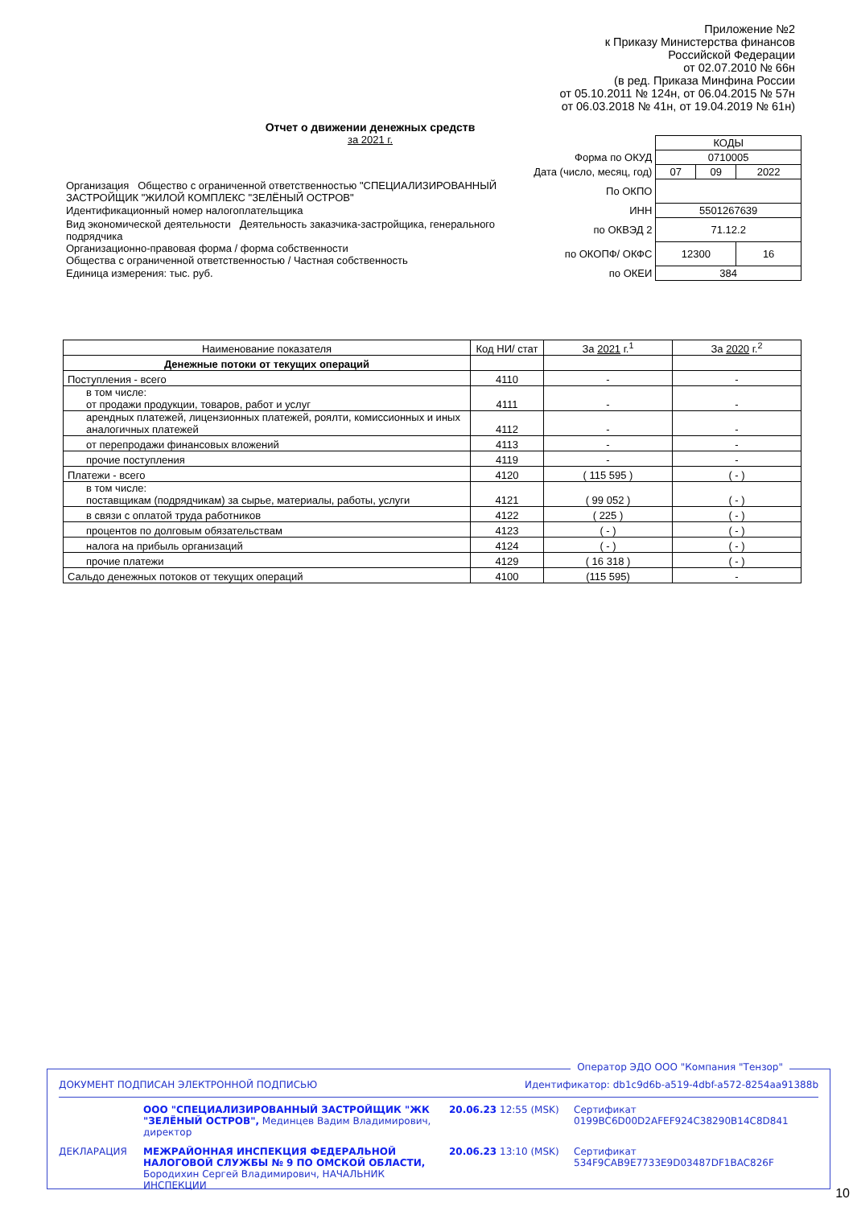Приложение №2
к Приказу Министерства финансов
Российской Федерации
от 02.07.2010 № 66н
(в ред. Приказа Минфина России
от 05.10.2011 № 124н, от 06.04.2015 № 57н
от 06.03.2018 № 41н, от 19.04.2019 № 61н)
Отчет о движении денежных средств
за 2021 г.
| | | КОДЫ | | |
| Форма по ОКУД | | 0710005 | | |
| Дата (число, месяц, год) | | 07 | 09 | 2022 |
| Организация Общество с ограниченной ответственностью "СПЕЦИАЛИЗИРОВАННЫЙ ЗАСТРОЙЩИК "ЖИЛОЙ КОМПЛЕКС "ЗЕЛЁНЫЙ ОСТРОВ" | По ОКПО | | | |
| Идентификационный номер налогоплательщика | ИНН | 5501267639 | | |
| Вид экономической деятельности Деятельность заказчика-застройщика, генерального подрядчика | по ОКВЭД 2 | 71.12.2 | | |
| Организационно-правовая форма / форма собственности Общества с ограниченной ответственностью / Частная собственность | по ОКОПФ/ ОКФС | 12300 | | 16 |
| Единица измерения: тыс. руб. | по ОКЕИ | 384 | | |
| Наименование показателя | Код НИ/ стат | За 2021 г.<sup>1</sup> | За 2020 г.<sup>2</sup> |
| --- | --- | --- | --- |
| Денежные потоки от текущих операций | | | |
| Поступления - всего | 4110 | - | - |
| в том числе: от продажи продукции, товаров, работ и услуг | 4111 | - | - |
| арендных платежей, лицензионных платежей, роялти, комиссионных и иных аналогичных платежей | 4112 | - | - |
| от перепродажи финансовых вложений | 4113 | - | - |
| прочие поступления | 4119 | - | - |
| Платежи - всего | 4120 | ( 115 595 ) | ( - ) |
| в том числе: поставщикам (подрядчикам) за сырье, материалы, работы, услуги | 4121 | ( 99 052 ) | ( - ) |
| в связи с оплатой труда работников | 4122 | ( 225 ) | ( - ) |
| процентов по долговым обязательствам | 4123 | ( - ) | ( - ) |
| налога на прибыль организаций | 4124 | ( - ) | ( - ) |
| прочие платежи | 4129 | ( 16 318 ) | ( - ) |
| Сальдо денежных потоков от текущих операций | 4100 | (115 595) | - |
Оператор ЭДО ООО "Компания "Тензор"
ДОКУМЕНТ ПОДПИСАН ЭЛЕКТРОННОЙ ПОДПИСЬЮ Идентификатор: db1c9d6b-a519-4dbf-a572-8254aa91388b
ООО "СПЕЦИАЛИЗИРОВАННЫЙ ЗАСТРОЙЩИК "ЖК "ЗЕЛЁНЫЙ ОСТРОВ", Мединцев Вадим Владимирович, директор 20.06.23 12:55 (MSK) Сертификат 0199BC6D00D2AFEF924C38290B14C8D841 ДЕКЛАРАЦИЯ МЕЖРАЙОННАЯ ИНСПЕКЦИЯ ФЕДЕРАЛЬНОЙ НАЛОГОВОЙ СЛУЖБЫ № 9 ПО ОМСКОЙ ОБЛАСТИ, Бородихин Сергей Владимирович, НАЧАЛЬНИК ИНСПЕКЦИИ 20.06.23 13:10 (MSK) Сертификат 534F9CAB9E7733E9D03487DF1BAC826F
10